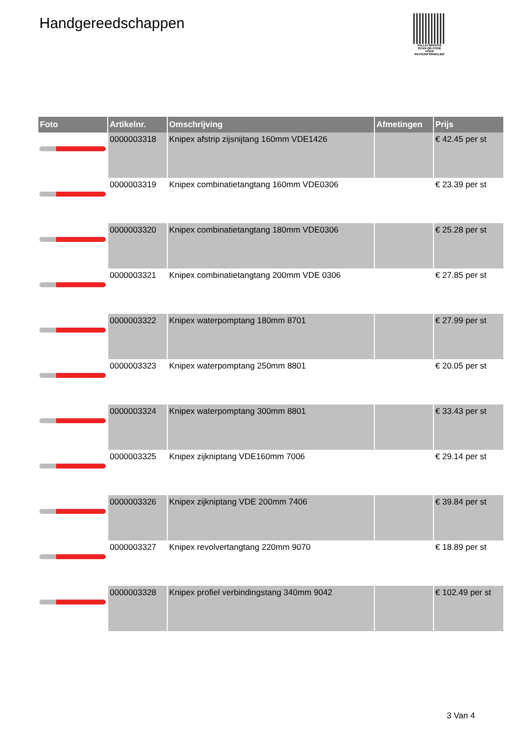Handgereedschappen
PALLETSERVICE
SCAN QR-CODE VOOR RETOURFORMULIER
| Foto | Artikelnr. | Omschrijving | Afmetingen | Prijs |
| --- | --- | --- | --- | --- |
| | 0000003318 | Knipex afstrip zijsnijtang 160mm VDE1426 | | € 42.45 per st |
| | 0000003319 | Knipex combinatietangtang 160mm VDE0306 | | € 23.39 per st |
| | 0000003320 | Knipex combinatietangtang 180mm VDE0306 | | € 25.28 per st |
| | 0000003321 | Knipex combinatietangtang 200mm VDE 0306 | | € 27.85 per st |
| | 0000003322 | Knipex waterpomptang 180mm 8701 | | € 27.99 per st |
| | 0000003323 | Knipex waterpomptang 250mm 8801 | | € 20.05 per st |
| | 0000003324 | Knipex waterpomptang 300mm 8801 | | € 33.43 per st |
| | 0000003325 | Knipex zijkniptang VDE160mm 7006 | | € 29.14 per st |
| | 0000003326 | Knipex zijkniptang VDE 200mm 7406 | | € 39.84 per st |
| | 0000003327 | Knipex revolvertangtang 220mm 9070 | | € 18.89 per st |
| | 0000003328 | Knipex profiel verbindingstang 340mm 9042 | | € 102.49 per st |
3 Van 4